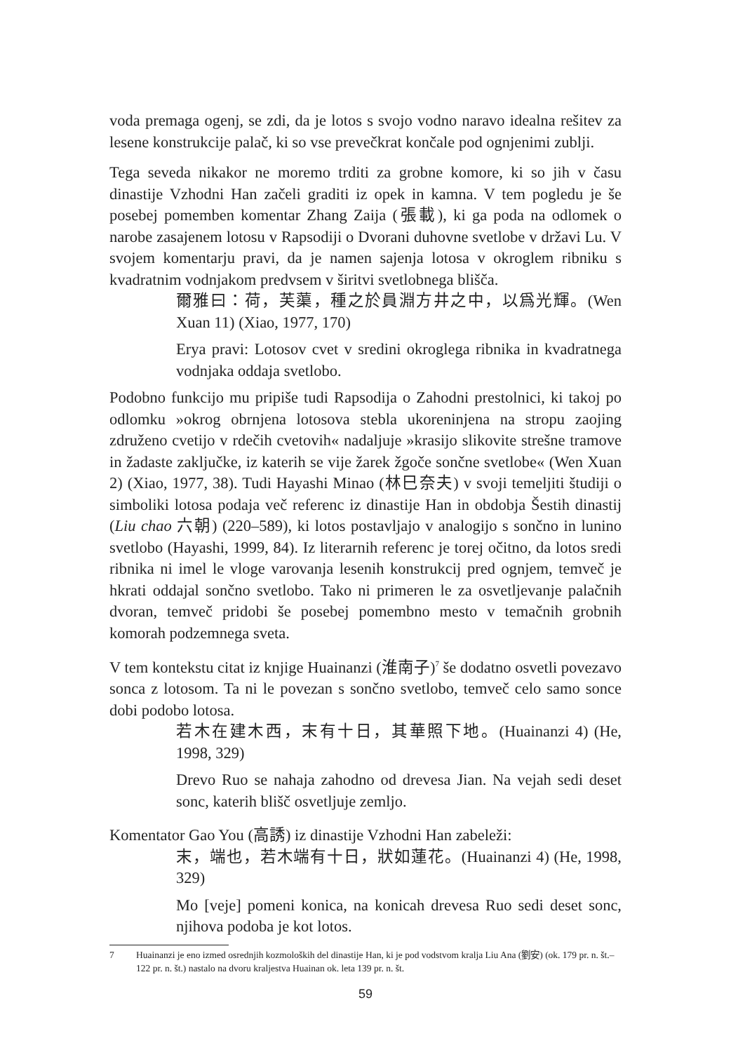voda premaga ogenj, se zdi, da je lotos s svojo vodno naravo idealna rešitev za lesene konstrukcije palač, ki so vse prevečkrat končale pod ognjenimi zublji.
Tega seveda nikakor ne moremo trditi za grobne komore, ki so jih v času dinastije Vzhodni Han začeli graditi iz opek in kamna. V tem pogledu je še posebej pomemben komentar Zhang Zaija (張載), ki ga poda na odlomek o narobe zasajenem lotosu v Rapsodiji o Dvorani duhovne svetlobe v državi Lu. V svojem komentarju pravi, da je namen sajenja lotosa v okroglem ribniku s kvadratnim vodnjakom predvsem v širitvi svetlobnega blišča.
爾雅曰：荷，芙蕖，種之於員淵方井之中，以爲光輝。(Wen Xuan 11) (Xiao, 1977, 170)
Erya pravi: Lotosov cvet v sredini okroglega ribnika in kvadratnega vodnjaka oddaja svetlobo.
Podobno funkcijo mu pripiše tudi Rapsodija o Zahodni prestolnici, ki takoj po odlomku »okrog obrnjena lotosova stebla ukoreninjena na stropu zaojing združeno cvetijo v rdečih cvetovih« nadaljuje »krasijo slikovite strešne tramove in žadaste zaključke, iz katerih se vije žarek žgoče sončne svetlobe« (Wen Xuan 2) (Xiao, 1977, 38). Tudi Hayashi Minao (林巳奈夫) v svoji temeljiti študiji o simboliki lotosa podaja več referenc iz dinastije Han in obdobja Šestih dinastij (Liu chao 六朝) (220–589), ki lotos postavljajo v analogijo s sončno in lunino svetlobo (Hayashi, 1999, 84). Iz literarnih referenc je torej očitno, da lotos sredi ribnika ni imel le vloge varovanja lesenih konstrukcij pred ognjem, temveč je hkrati oddajal sončno svetlobo. Tako ni primeren le za osvetljevanje palačnih dvoran, temveč pridobi še posebej pomembno mesto v temačnih grobnih komorah podzemnega sveta.
V tem kontekstu citat iz knjige Huainanzi (淮南子)<sup>7</sup> še dodatno osvetli povezavo sonca z lotosom. Ta ni le povezan s sončno svetlobo, temveč celo samo sonce dobi podobo lotosa.
若木在建木西，末有十日，其華照下地。(Huainanzi 4) (He, 1998, 329)
Drevo Ruo se nahaja zahodno od drevesa Jian. Na vejah sedi deset sonc, katerih blišč osvetljuje zemljo.
Komentator Gao You (高誘) iz dinastije Vzhodni Han zabeleži:
末，端也，若木端有十日，狀如蓮花。(Huainanzi 4) (He, 1998, 329)
Mo [veje] pomeni konica, na konicah drevesa Ruo sedi deset sonc, njihova podoba je kot lotos.
7 Huainanzi je eno izmed osrednjih kozmoloških del dinastije Han, ki je pod vodstvom kralja Liu Ana (劉安) (ok. 179 pr. n. št.–122 pr. n. št.) nastalo na dvoru kraljestva Huainan ok. leta 139 pr. n. št.
59